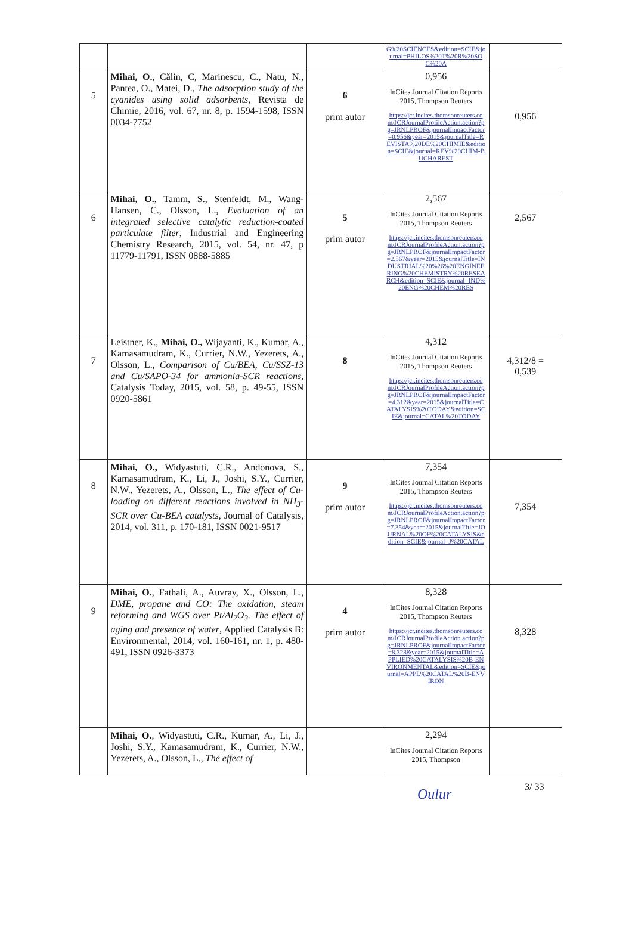| | | | G%20SCIENCES&edition=SCIE&journal=PHILOS%20T%20R%20SOC%20A | |
| 5 | Mihai, O. , Călin, C, Marinescu, C., Natu, N., Pantea, O., Matei, D., The adsorption study of the cyanides using solid adsorbents , Revista de Chimie, 2016, vol. 67, nr. 8, p. 1594-1598, ISSN 0034-7752 | 6 prim autor | 0,956 InCites Journal Citation Reports 2015, Thompson Reuters https://jcr.incites.thomsonreuters.com/JCRJournalProfileAction.action?pg=JRNLPROF&journalImpactFactor=0.956&year=2015&journalTitle=REVISTA%20DE%20CHIMIE&edition=SCIE&journal=REV%20CHIM-BUCHAREST | 0,956 |
| 6 | Mihai, O. , Tamm, S., Stenfeldt, M., Wang-Hansen, C., Olsson, L., Evaluation of an integrated selective catalytic reduction-coated particulate filter , Industrial and Engineering Chemistry Research, 2015, vol. 54, nr. 47, p 11779-11791, ISSN 0888-5885 | 5 prim autor | 2,567 InCites Journal Citation Reports 2015, Thompson Reuters https://jcr.incites.thomsonreuters.com/JCRJournalProfileAction.action?pg=JRNLPROF&journalImpactFactor=2.567&year=2015&journalTitle=INDUSTRIAL%20%26%20ENGINEERING%20CHEMISTRY%20RESEARCH&edition=SCIE&journal=IND%20ENG%20CHEM%20RES | 2,567 |
| 7 | Leistner, K., Mihai, O., Wijayanti, K., Kumar, A., Kamasamudram, K., Currier, N.W., Yezerets, A., Olsson, L., Comparison of Cu/BEA, Cu/SSZ-13 and Cu/SAPO-34 for ammonia-SCR reactions , Catalysis Today, 2015, vol. 58, p. 49-55, ISSN 0920-5861 | 8 | 4,312 InCites Journal Citation Reports 2015, Thompson Reuters https://jcr.incites.thomsonreuters.com/JCRJournalProfileAction.action?pg=JRNLPROF&journalImpactFactor=4.312&year=2015&journalTitle=CATALYSIS%20TODAY&edition=SCIE&journal=CATAL%20TODAY | 4,312/8 = 0,539 |
| 8 | Mihai, O., Widyastuti, C.R., Andonova, S., Kamasamudram, K., Li, J., Joshi, S.Y., Currier, N.W., Yezerets, A., Olsson, L., The effect of Cu-loading on different reactions involved in NH<sub>3</sub>-SCR over Cu-BEA catalysts , Journal of Catalysis, 2014, vol. 311, p. 170-181, ISSN 0021-9517 | 9 prim autor | 7,354 InCites Journal Citation Reports 2015, Thompson Reuters https://jcr.incites.thomsonreuters.com/JCRJournalProfileAction.action?pg=JRNLPROF&journalImpactFactor=7.354&year=2015&journalTitle=JOURNAL%20OF%20CATALYSIS&edition=SCIE&journal=J%20CATAL | 7,354 |
| 9 | Mihai, O. , Fathali, A., Auvray, X., Olsson, L., DME, propane and CO: The oxidation, steam reforming and WGS over Pt/Al<sub>2</sub>O<sub>3</sub>. The effect of aging and presence of water , Applied Catalysis B: Environmental, 2014, vol. 160-161, nr. 1, p. 480-491, ISSN 0926-3373 | 4 prim autor | 8,328 InCites Journal Citation Reports 2015, Thompson Reuters https://jcr.incites.thomsonreuters.com/JCRJournalProfileAction.action?pg=JRNLPROF&journalImpactFactor=8.328&year=2015&journalTitle=APPLIED%20CATALYSIS%20B-ENVIRONMENTAL&edition=SCIE&journal=APPL%20CATAL%20B-ENVIRON | 8,328 |
| | Mihai, O. , Widyastuti, C.R., Kumar, A., Li, J., Joshi, S.Y., Kamasamudram, K., Currier, N.W., Yezerets, A., Olsson, L., The effect of | | 2,294 InCites Journal Citation Reports 2015, Thompson | |
3/ 33
Oulur